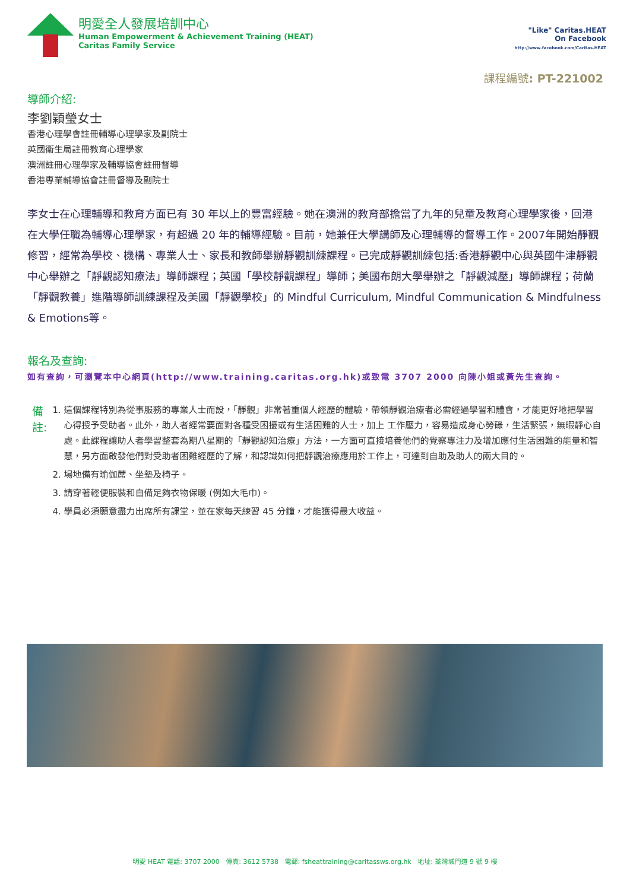明愛全人發展培訓中心
Human Empowerment & Achievement Training (HEAT)
Caritas Family Service
"Like" Caritas.HEAT
On Facebook
http://www.facebook.com/Caritas.HEAT
課程編號: PT-221002
導師介紹:
李劉穎瑩女士
香港心理學會註冊輔導心理學家及副院士
英國衛生局註冊教育心理學家
澳洲註冊心理學家及輔導協會註冊督導
香港專業輔導協會註冊督導及副院士
李女士在心理輔導和教育方面已有 30 年以上的豐富經驗。她在澳洲的教育部擔當了九年的兒童及教育心理學家後，回港在大學任職為輔導心理學家，有超過 20 年的輔導經驗。目前，她兼任大學講師及心理輔導的督導工作。2007年開始靜觀修習，經常為學校、機構、專業人士、家長和教師舉辦靜觀訓練課程。已完成靜觀訓練包括:香港靜觀中心與英國牛津靜觀中心舉辦之「靜觀認知療法」導師課程；英國「學校靜觀課程」導師；美國布朗大學舉辦之「靜觀減壓」導師課程；荷蘭「靜觀教養」進階導師訓練課程及美國「靜觀學校」的 Mindful Curriculum, Mindful Communication & Mindfulness & Emotions等。
報名及查詢:
如有查詢，可瀏覽本中心網頁(http://www.training.caritas.org.hk)或致電 3707 2000 向陳小姐或黃先生查詢。
備註:
1. 這個課程特別為從事服務的專業人士而設，「靜觀」非常著重個人經歷的體驗，帶領靜觀治療者必需經過學習和體會，才能更好地把學習心得授予受助者。此外，助人者經常要面對各種受困擾或有生活困難的人士，加上 工作壓力，容易造成身心勞碌，生活緊張，無暇靜心自處。此課程讓助人者學習整套為期八星期的「靜觀認知治療」方法，一方面可直接培養他們的覺察專注力及增加應付生活困難的能量和智慧，另方面啟發他們對受助者困難經歷的了解，和認識如何把靜觀治療應用於工作上，可達到自助及助人的兩大目的。
2. 場地備有瑜伽蓆、坐墊及椅子。
3. 請穿著輕便服裝和自備足夠衣物保暖 (例如大毛巾)。
4. 學員必須願意盡力出席所有課堂，並在家每天練習 45 分鐘，才能獲得最大收益。
明愛 HEAT 電話: 3707 2000 傳真: 3612 5738 電郵: fsheattraining@caritassws.org.hk 地址: 荃灣城門道 9 號 9 樓